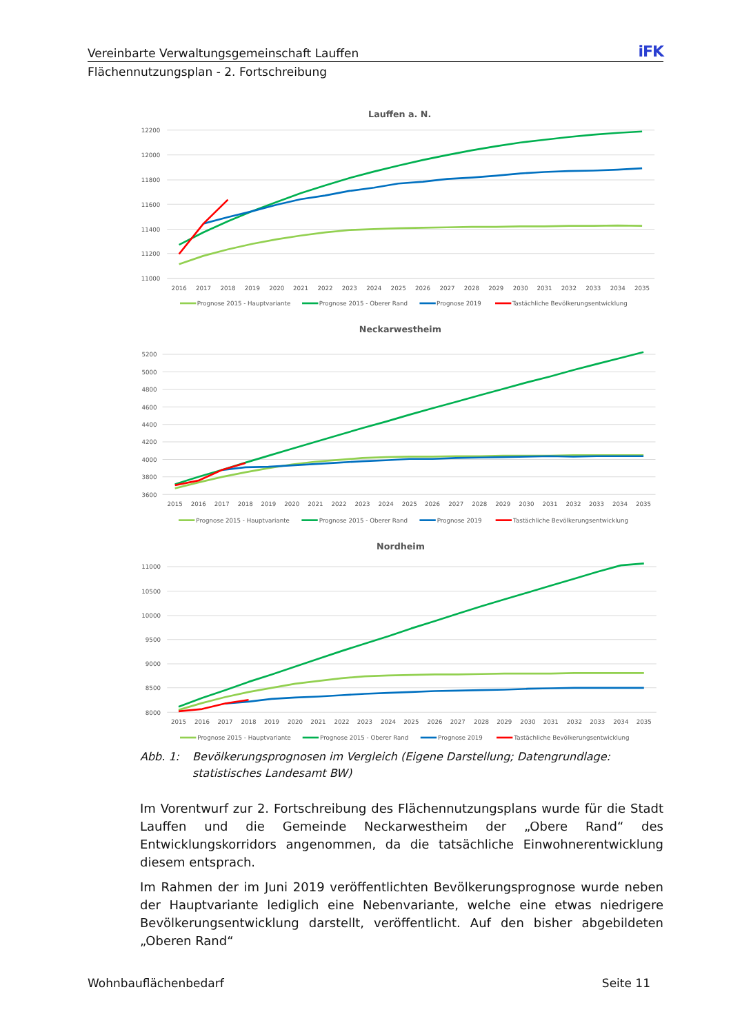Vereinbarte Verwaltungsgemeinschaft Lauffen iFK
Flächennutzungsplan - 2. Fortschreibung
Lauffen a. N.
12200
12000
11800
11600
11400
11200
11000
2016
2017
2018
2019
2020
2021
2022
2023
2024
2025
2026
2027
2028
2029
2030
2031
2032
2033
2034
2035
Prognose 2015 - Hauptvariante
Prognose 2015 - Oberer Rand
Prognose 2019
Tastächliche Bevölkerungsentwicklung
Neckarwestheim
5200
5000
4800
4600
4400
4200
4000
3800
3600
2015
2016
2017
2018
2019
2020
2021
2022
2023
2024
2025
2026
2027
2028
2029
2030
2031
2032
2033
2034
2035
Prognose 2015 - Hauptvariante
Prognose 2015 - Oberer Rand
Prognose 2019
Tastächliche Bevölkerungsentwicklung
Nordheim
11000
10500
10000
9500
9000
8500
8000
2015
2016
2017
2018
2019
2020
2021
2022
2023
2024
2025
2026
2027
2028
2029
2030
2031
2032
2033
2034
2035
Prognose 2015 - Hauptvariante
Prognose 2015 - Oberer Rand
Prognose 2019
Tastächliche Bevölkerungsentwicklung
Abb. 1: Bevölkerungsprognosen im Vergleich (Eigene Darstellung; Datengrundlage: statistisches Landesamt BW)
Im Vorentwurf zur 2. Fortschreibung des Flächennutzungsplans wurde für die Stadt Lauffen und die Gemeinde Neckarwestheim der „Obere Rand“ des Entwicklungskorri­dors angenommen, da die tatsächliche Einwohnerentwicklung diesem entsprach.
Im Rahmen der im Juni 2019 veröffentlichten Bevölkerungsprognose wurde neben der Hauptvariante lediglich eine Nebenvariante, welche eine etwas niedrigere Bevölke­rungsentwicklung darstellt, veröffentlicht. Auf den bisher abgebildeten „Oberen Rand“
Wohnbauflächenbedarf Seite 11